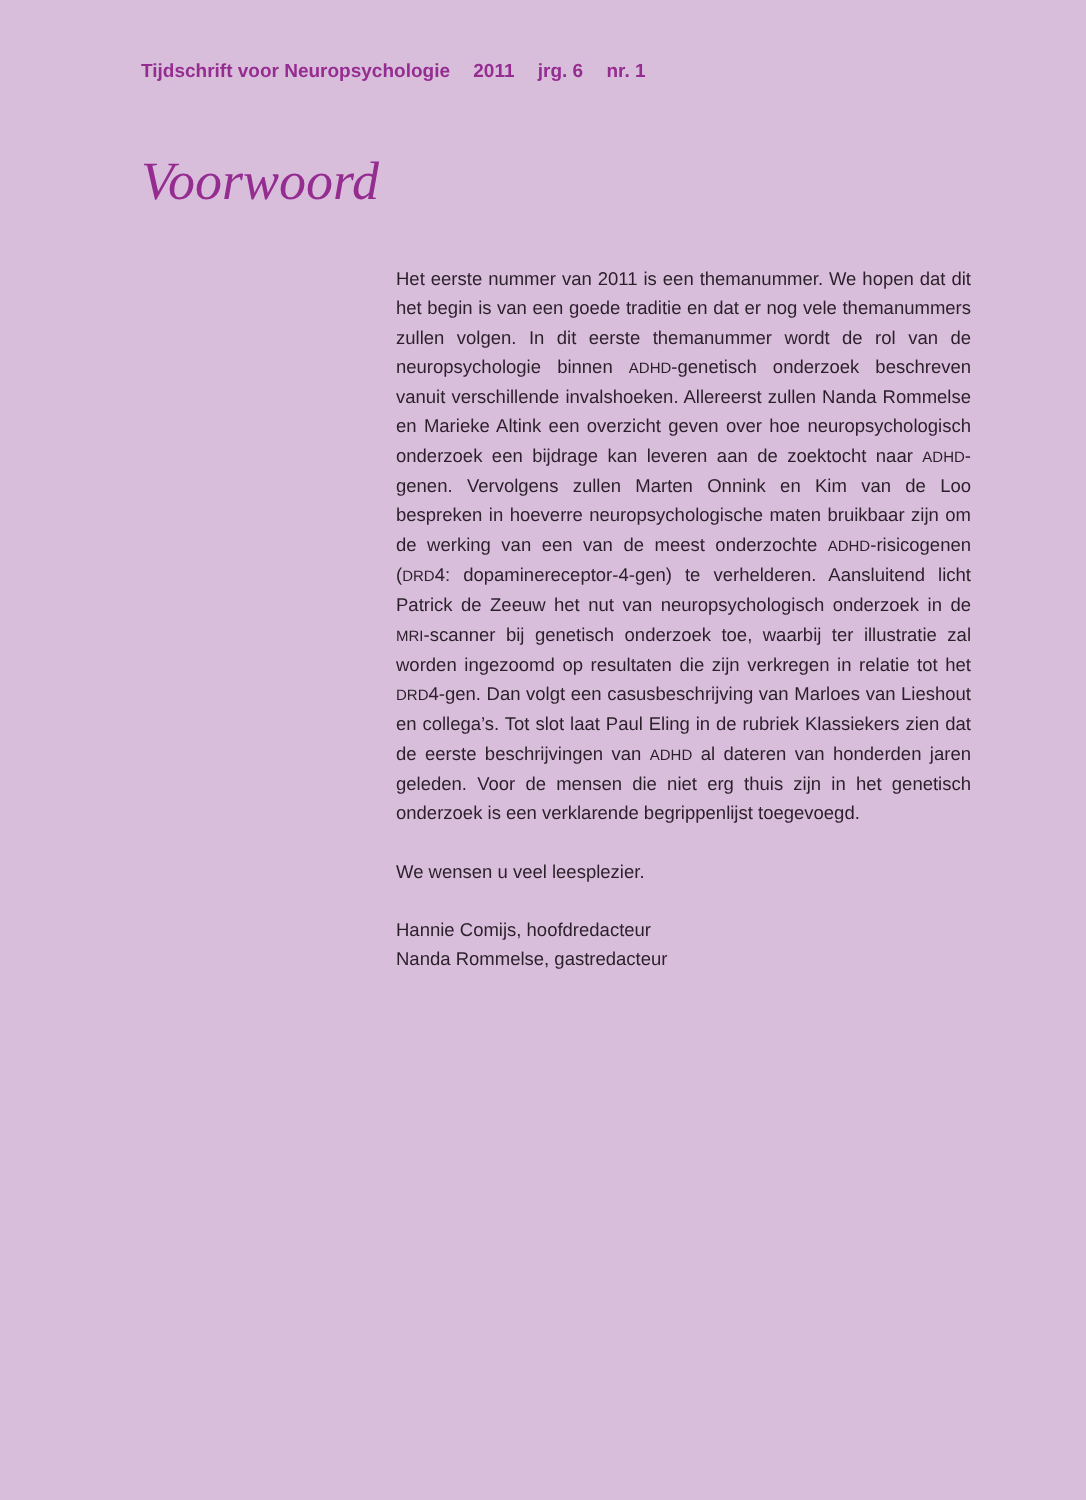Tijdschrift voor Neuropsychologie 2011 jrg. 6 nr. 1
Voorwoord
Het eerste nummer van 2011 is een themanummer. We hopen dat dit het begin is van een goede traditie en dat er nog vele thema­nummers zullen volgen. In dit eerste themanummer wordt de rol van de neuropsychologie binnen ADHD-genetisch onderzoek beschreven vanuit verschillende invalshoeken. Allereerst zullen Nanda Rommelse en Marieke Altink een overzicht geven over hoe neuropsychologisch onderzoek een bijdrage kan leveren aan de zoektocht naar ADHD-genen. Vervolgens zullen Marten Onnink en Kim van de Loo bespreken in hoeverre neuropsychologische maten bruikbaar zijn om de werking van een van de meest onderzochte ADHD-risicogenen (DRD4: dopaminereceptor-4-gen) te verhelderen. Aansluitend licht Patrick de Zeeuw het nut van neuropsychologisch onderzoek in de MRI-scanner bij genetisch onderzoek toe, waarbij ter illustratie zal worden ingezoomd op resultaten die zijn verkre­gen in relatie tot het DRD4-gen. Dan volgt een casusbeschrijving van Marloes van Lieshout en collega’s. Tot slot laat Paul Eling in de rubriek Klassiekers zien dat de eerste beschrijvingen van ADHD al dateren van honderden jaren geleden. Voor de mensen die niet erg thuis zijn in het genetisch onderzoek is een verklarende begrip­penlijst toegevoegd.
We wensen u veel leesplezier.
Hannie Comijs, hoofdredacteur
Nanda Rommelse, gastredacteur